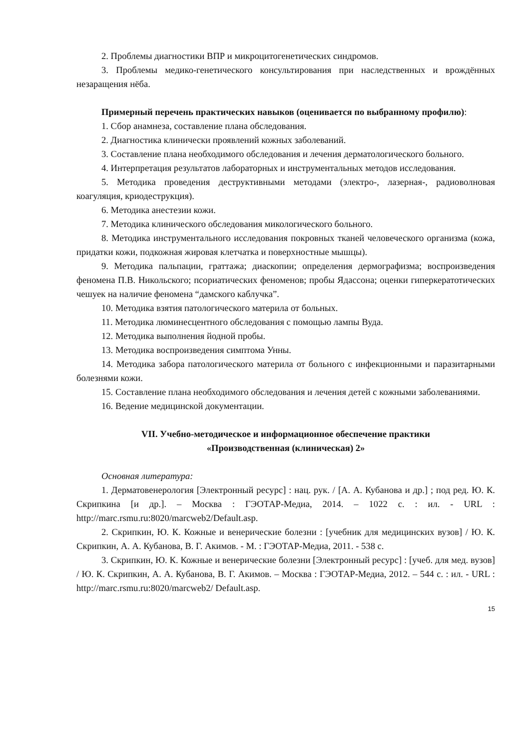2. Проблемы диагностики ВПР и микроцитогенетических синдромов.
3. Проблемы медико-генетического консультирования при наследственных и врождённых незаращения нёба.
Примерный перечень практических навыков (оценивается по выбранному профилю):
1. Сбор анамнеза, составление плана обследования.
2. Диагностика клинически проявлений кожных заболеваний.
3. Составление плана необходимого обследования и лечения дерматологического больного.
4. Интерпретация результатов лабораторных и инструментальных методов исследования.
5. Методика проведения деструктивными методами (электро-, лазерная-, радиоволновая коагуляция, криодеструкция).
6. Методика анестезии кожи.
7. Методика клинического обследования микологического больного.
8. Методика инструментального исследования покровных тканей человеческого организма (кожа, придатки кожи, подкожная жировая клетчатка и поверхностные мышцы).
9. Методика пальпации, граттажа; диаскопии; определения дермографизма; воспроизведения феномена П.В. Никольского; псориатических феноменов; пробы Ядассона; оценки гиперкератотических чешуек на наличие феномена “дамского каблучка”.
10. Методика взятия патологического материла от больных.
11. Методика люминесцентного обследования с помощью лампы Вуда.
12. Методика выполнения йодной пробы.
13. Методика воспроизведения симптома Унны.
14. Методика забора патологического материла от больного с инфекционными и паразитарными болезнями кожи.
15. Составление плана необходимого обследования и лечения детей с кожными заболеваниями.
16. Ведение медицинской документации.
VII. Учебно-методическое и информационное обеспечение практики
«Производственная (клиническая) 2»
Основная литература:
1. Дерматовенерология [Электронный ресурс] : нац. рук. / [А. А. Кубанова и др.] ; под ред. Ю. К. Скрипкина [и др.]. – Москва : ГЭОТАР-Медиа, 2014. – 1022 с. : ил. - URL : http://marc.rsmu.ru:8020/marcweb2/Default.asp.
2. Скрипкин, Ю. К. Кожные и венерические болезни : [учебник для медицинских вузов] / Ю. К. Скрипкин, А. А. Кубанова, В. Г. Акимов. - М. : ГЭОТАР-Медиа, 2011. - 538 с.
3. Скрипкин, Ю. К. Кожные и венерические болезни [Электронный ресурс] : [учеб. для мед. вузов] / Ю. К. Скрипкин, А. А. Кубанова, В. Г. Акимов. – Москва : ГЭОТАР-Медиа, 2012. – 544 с. : ил. - URL : http://marc.rsmu.ru:8020/marcweb2/ Default.asp.
15